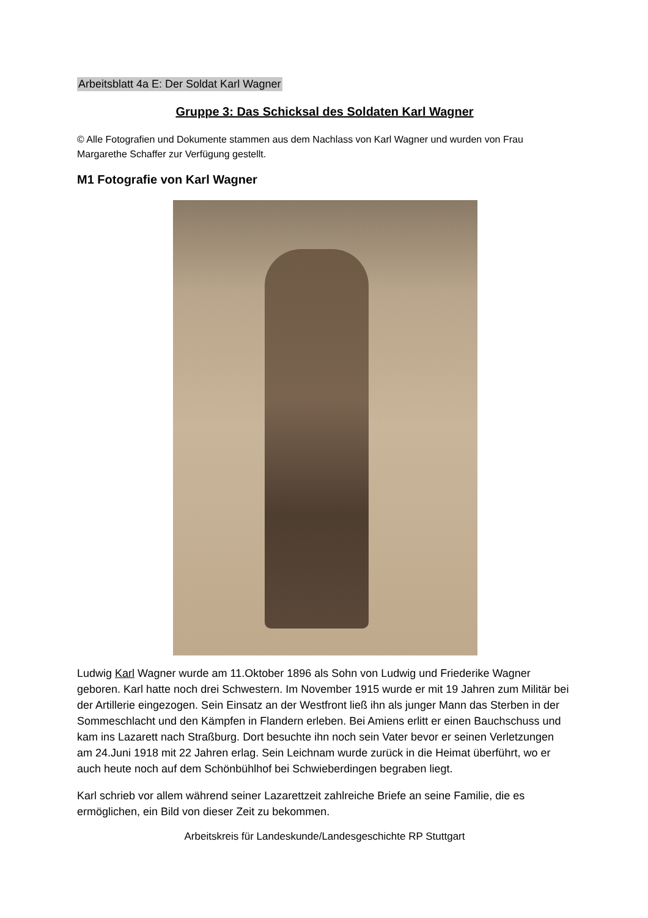Arbeitsblatt 4a E: Der Soldat Karl Wagner
Gruppe 3: Das Schicksal des Soldaten Karl Wagner
© Alle Fotografien und Dokumente stammen aus dem Nachlass von Karl Wagner und wurden von Frau Margarethe Schaffer zur Verfügung gestellt.
M1 Fotografie von Karl Wagner
Ludwig Karl Wagner wurde am 11.Oktober 1896 als Sohn von Ludwig und Friederike Wagner geboren. Karl hatte noch drei Schwestern. Im November 1915 wurde er mit 19 Jahren zum Militär bei der Artillerie eingezogen. Sein Einsatz an der Westfront ließ ihn als junger Mann das Sterben in der Sommeschlacht und den Kämpfen in Flandern erleben. Bei Amiens erlitt er einen Bauchschuss und kam ins Lazarett nach Straßburg. Dort besuchte ihn noch sein Vater bevor er seinen Verletzungen am 24.Juni 1918 mit 22 Jahren erlag. Sein Leichnam wurde zurück in die Heimat überführt, wo er auch heute noch auf dem Schönbühlhof bei Schwieberdingen begraben liegt.
Karl schrieb vor allem während seiner Lazarettzeit zahlreiche Briefe an seine Familie, die es ermöglichen, ein Bild von dieser Zeit zu bekommen.
Arbeitskreis für Landeskunde/Landesgeschichte RP Stuttgart